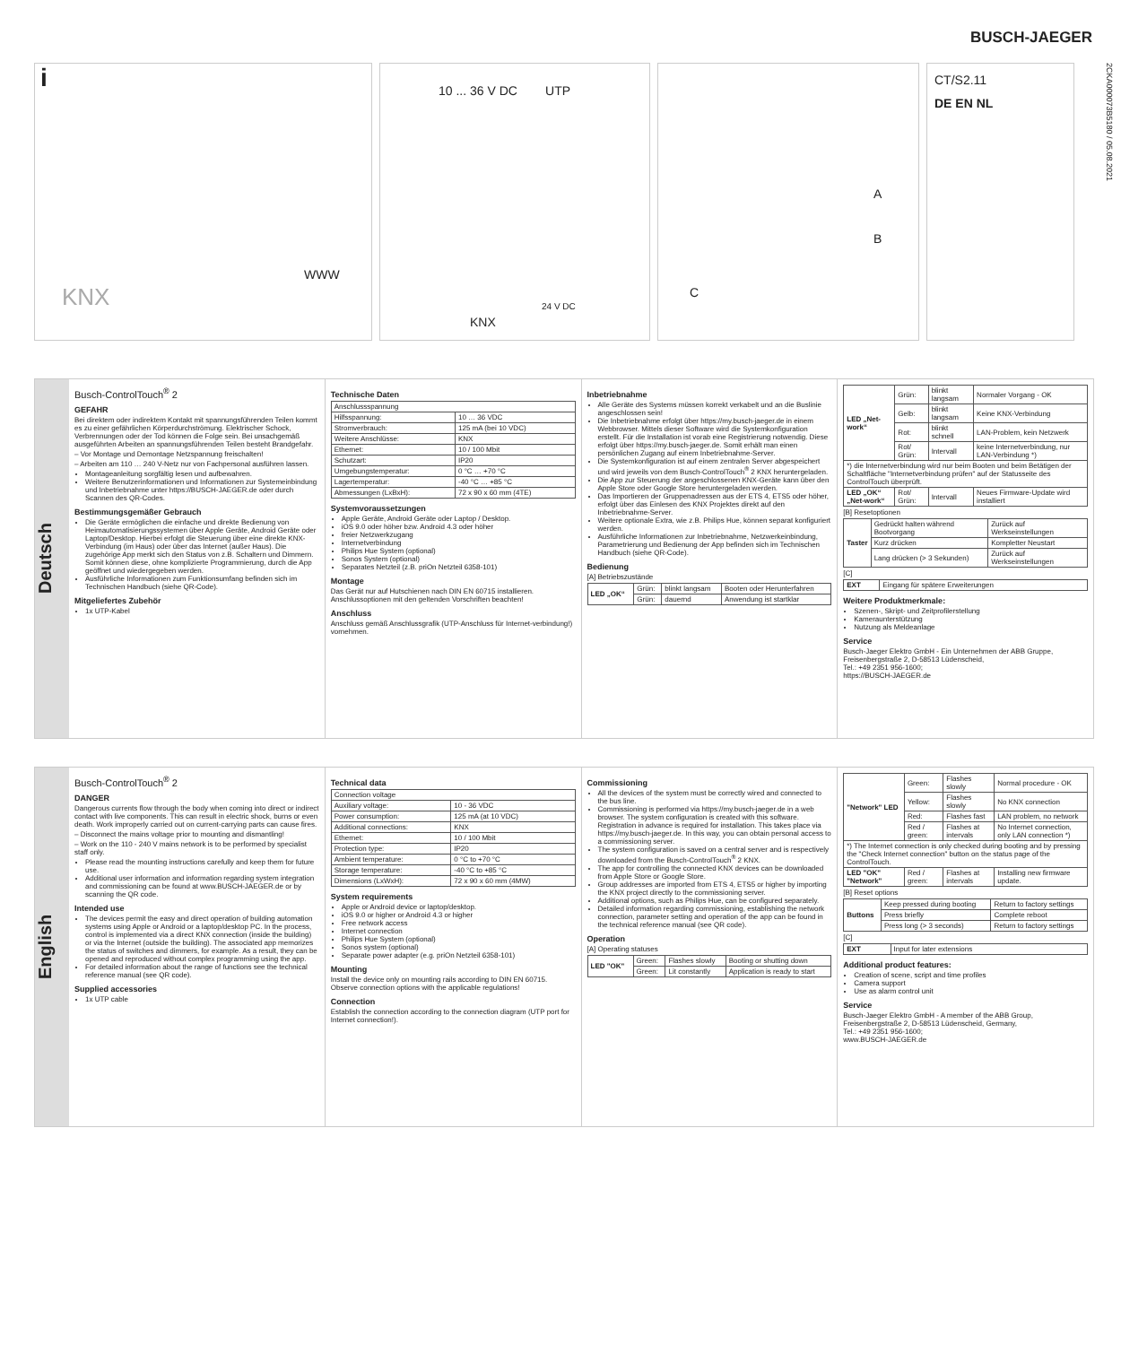BUSCH-JAEGER
2CKA000073B5180 / 05.08.2021
i
KNX
WWW
10 ... 36 V DC UTP
24 V DC
KNX
A
B
C
CT/S2.11
DE EN NL
Deutsch
Busch-ControlTouch<sup>®</sup> 2
GEFAHR
Bei direktem oder indirektem Kontakt mit spannungsführenden Teilen kommt es zu einer gefährlichen Körperdurchströmung. Elektrischer Schock, Verbrennungen oder der Tod können die Folge sein. Bei unsachgemäß ausgeführten Arbeiten an spannungsführenden Teilen besteht Brandgefahr.
– Vor Montage und Demontage Netzspannung freischalten!
– Arbeiten am 110 … 240 V-Netz nur von Fachpersonal ausführen lassen.
Montageanleitung sorgfältig lesen und aufbewahren.
Weitere Benutzerinformationen und Informationen zur Systemeinbindung und Inbetriebnahme unter https://BUSCH-JAEGER.de oder durch Scannen des QR-Codes.
Bestimmungsgemäßer Gebrauch
Die Geräte ermöglichen die einfache und direkte Bedienung von Heimautomatisierungssystemen über Apple Geräte, Android Geräte oder Laptop/Desktop. Hierbei erfolgt die Steuerung über eine direkte KNX-Verbindung (im Haus) oder über das Internet (außer Haus). Die zugehörige App merkt sich den Status von z.B. Schaltern und Dimmern. Somit können diese, ohne komplizierte Programmierung, durch die App geöffnet und wiedergegeben werden.
Ausführliche Informationen zum Funktionsumfang befinden sich im Technischen Handbuch (siehe QR-Code).
Mitgeliefertes Zubehör
1x UTP-Kabel
Technische Daten
| Anschlussspannung | |
| Hilfsspannung: | 10 … 36 VDC |
| Stromverbrauch: | 125 mA (bei 10 VDC) |
| Weitere Anschlüsse: | KNX |
| Ethernet: | 10 / 100 Mbit |
| Schutzart: | IP20 |
| Umgebungstemperatur: | 0 °C … +70 °C |
| Lagertemperatur: | -40 °C … +85 °C |
| Abmessungen (LxBxH): | 72 x 90 x 60 mm (4TE) |
Systemvoraussetzungen
Apple Geräte, Android Geräte oder Laptop / Desktop.
iOS 9.0 oder höher bzw. Android 4.3 oder höher
freier Netzwerkzugang
Internetverbindung
Philips Hue System (optional)
Sonos System (optional)
Separates Netzteil (z.B. priOn Netzteil 6358-101)
Montage
Das Gerät nur auf Hutschienen nach DIN EN 60715 installieren. Anschlussoptionen mit den geltenden Vorschriften beachten!
Anschluss
Anschluss gemäß Anschlussgrafik (UTP-Anschluss für Internet-verbindung!) vornehmen.
Inbetriebnahme
Alle Geräte des Systems müssen korrekt verkabelt und an die Buslinie angeschlossen sein!
Die Inbetriebnahme erfolgt über https://my.busch-jaeger.de in einem Webbrowser. Mittels dieser Software wird die Systemkonfiguration erstellt. Für die Installation ist vorab eine Registrierung notwendig. Diese erfolgt über https://my.busch-jaeger.de. Somit erhält man einen persönlichen Zugang auf einem Inbetriebnahme-Server.
Die Systemkonfiguration ist auf einem zentralen Server abgespeichert und wird jeweils von dem Busch-ControlTouch<sup>®</sup> 2 KNX heruntergeladen.
Die App zur Steuerung der angeschlossenen KNX-Geräte kann über den Apple Store oder Google Store heruntergeladen werden.
Das Importieren der Gruppenadressen aus der ETS 4, ETS5 oder höher, erfolgt über das Einlesen des KNX Projektes direkt auf den Inbetriebnahme-Server.
Weitere optionale Extra, wie z.B. Philips Hue, können separat konfiguriert werden.
Ausführliche Informationen zur Inbetriebnahme, Netzwerkeinbindung, Parametrierung und Bedienung der App befinden sich im Technischen Handbuch (siehe QR-Code).
Bedienung
[A] Betriebszustände
| LED „OK“ | Grün: | blinkt langsam | Booten oder Herunterfahren |
| | Grün: | dauernd | Anwendung ist startklar |
| LED „Net-work“ | Grün: | blinkt langsam | Normaler Vorgang - OK |
| | Gelb: | blinkt langsam | Keine KNX-Verbindung |
| | Rot: | blinkt schnell | LAN-Problem, kein Netzwerk |
| | Rot/ Grün: | Intervall | keine Internetverbindung, nur LAN-Verbindung *) |
| *) die Internetverbindung wird nur beim Booten und beim Betätigen der Schaltfläche "Internetverbindung prüfen" auf der Statusseite des ControlTouch überprüft. | | | |
| LED „OK“ „Net-work“ | Rot/ Grün: | Intervall | Neues Firmware-Update wird installiert |
[B] Resetoptionen
| Taster | Gedrückt halten während Bootvorgang | Zurück auf Werkseinstellungen |
| | Kurz drücken | Kompletter Neustart |
| | Lang drücken (> 3 Sekunden) | Zurück auf Werkseinstellungen |
[C]
| EXT | Eingang für spätere Erweiterungen |
Weitere Produktmerkmale:
Szenen-, Skript- und Zeitprofilerstellung
Kameraunterstützung
Nutzung als Meldeanlage
Service
Busch-Jaeger Elektro GmbH - Ein Unternehmen der ABB Gruppe, Freisenbergstraße 2, D-58513 Lüdenscheid,
Tel.: +49 2351 956-1600;
https://BUSCH-JAEGER.de
English
Busch-ControlTouch<sup>®</sup> 2
DANGER
Dangerous currents flow through the body when coming into direct or indirect contact with live components. This can result in electric shock, burns or even death. Work improperly carried out on current-carrying parts can cause fires.
– Disconnect the mains voltage prior to mounting and dismantling!
– Work on the 110 - 240 V mains network is to be performed by specialist staff only.
Please read the mounting instructions carefully and keep them for future use.
Additional user information and information regarding system integration and commissioning can be found at www.BUSCH-JAEGER.de or by scanning the QR code.
Intended use
The devices permit the easy and direct operation of building automation systems using Apple or Android or a laptop/desktop PC. In the process, control is implemented via a direct KNX connection (inside the building) or via the Internet (outside the building). The associated app memorizes the status of switches and dimmers, for example. As a result, they can be opened and reproduced without complex programming using the app.
For detailed information about the range of functions see the technical reference manual (see QR code).
Supplied accessories
1x UTP cable
Technical data
| Connection voltage | |
| Auxiliary voltage: | 10 - 36 VDC |
| Power consumption: | 125 mA (at 10 VDC) |
| Additional connections: | KNX |
| Ethernet: | 10 / 100 Mbit |
| Protection type: | IP20 |
| Ambient temperature: | 0 °C to +70 °C |
| Storage temperature: | -40 °C to +85 °C |
| Dimensions (LxWxH): | 72 x 90 x 60 mm (4MW) |
System requirements
Apple or Android device or laptop/desktop.
iOS 9.0 or higher or Android 4.3 or higher
Free network access
Internet connection
Philips Hue System (optional)
Sonos system (optional)
Separate power adapter (e.g. priOn Netzteil 6358-101)
Mounting
Install the device only on mounting rails according to DIN EN 60715. Observe connection options with the applicable regulations!
Connection
Establish the connection according to the connection diagram (UTP port for Internet connection!).
Commissioning
All the devices of the system must be correctly wired and connected to the bus line.
Commissioning is performed via https://my.busch-jaeger.de in a web browser. The system configuration is created with this software. Registration in advance is required for installation. This takes place via https://my.busch-jaeger.de. In this way, you can obtain personal access to a commissioning server.
The system configuration is saved on a central server and is respectively downloaded from the Busch-ControlTouch<sup>®</sup> 2 KNX.
The app for controlling the connected KNX devices can be downloaded from Apple Store or Google Store.
Group addresses are imported from ETS 4, ETS5 or higher by importing the KNX project directly to the commissioning server.
Additional options, such as Philips Hue, can be configured separately.
Detailed information regarding commissioning, establishing the network connection, parameter setting and operation of the app can be found in the technical reference manual (see QR code).
Operation
[A] Operating statuses
| LED "OK" | Green: | Flashes slowly | Booting or shutting down |
| | Green: | Lit constantly | Application is ready to start |
| "Network" LED | Green: | Flashes slowly | Normal procedure - OK |
| | Yellow: | Flashes slowly | No KNX connection |
| | Red: | Flashes fast | LAN problem, no network |
| | Red / green: | Flashes at intervals | No Internet connection, only LAN connection *) |
| *) The Internet connection is only checked during booting and by pressing the "Check Internet connection" button on the status page of the ControlTouch. | | | |
| LED "OK" "Network" | Red / green: | Flashes at intervals | Installing new firmware update. |
[B] Reset options
| Buttons | Keep pressed during booting | Return to factory settings |
| | Press briefly | Complete reboot |
| | Press long (> 3 seconds) | Return to factory settings |
[C]
| EXT | Input for later extensions |
Additional product features:
Creation of scene, script and time profiles
Camera support
Use as alarm control unit
Service
Busch-Jaeger Elektro GmbH - A member of the ABB Group, Freisenbergstraße 2, D-58513 Lüdenscheid, Germany,
Tel.: +49 2351 956-1600;
www.BUSCH-JAEGER.de